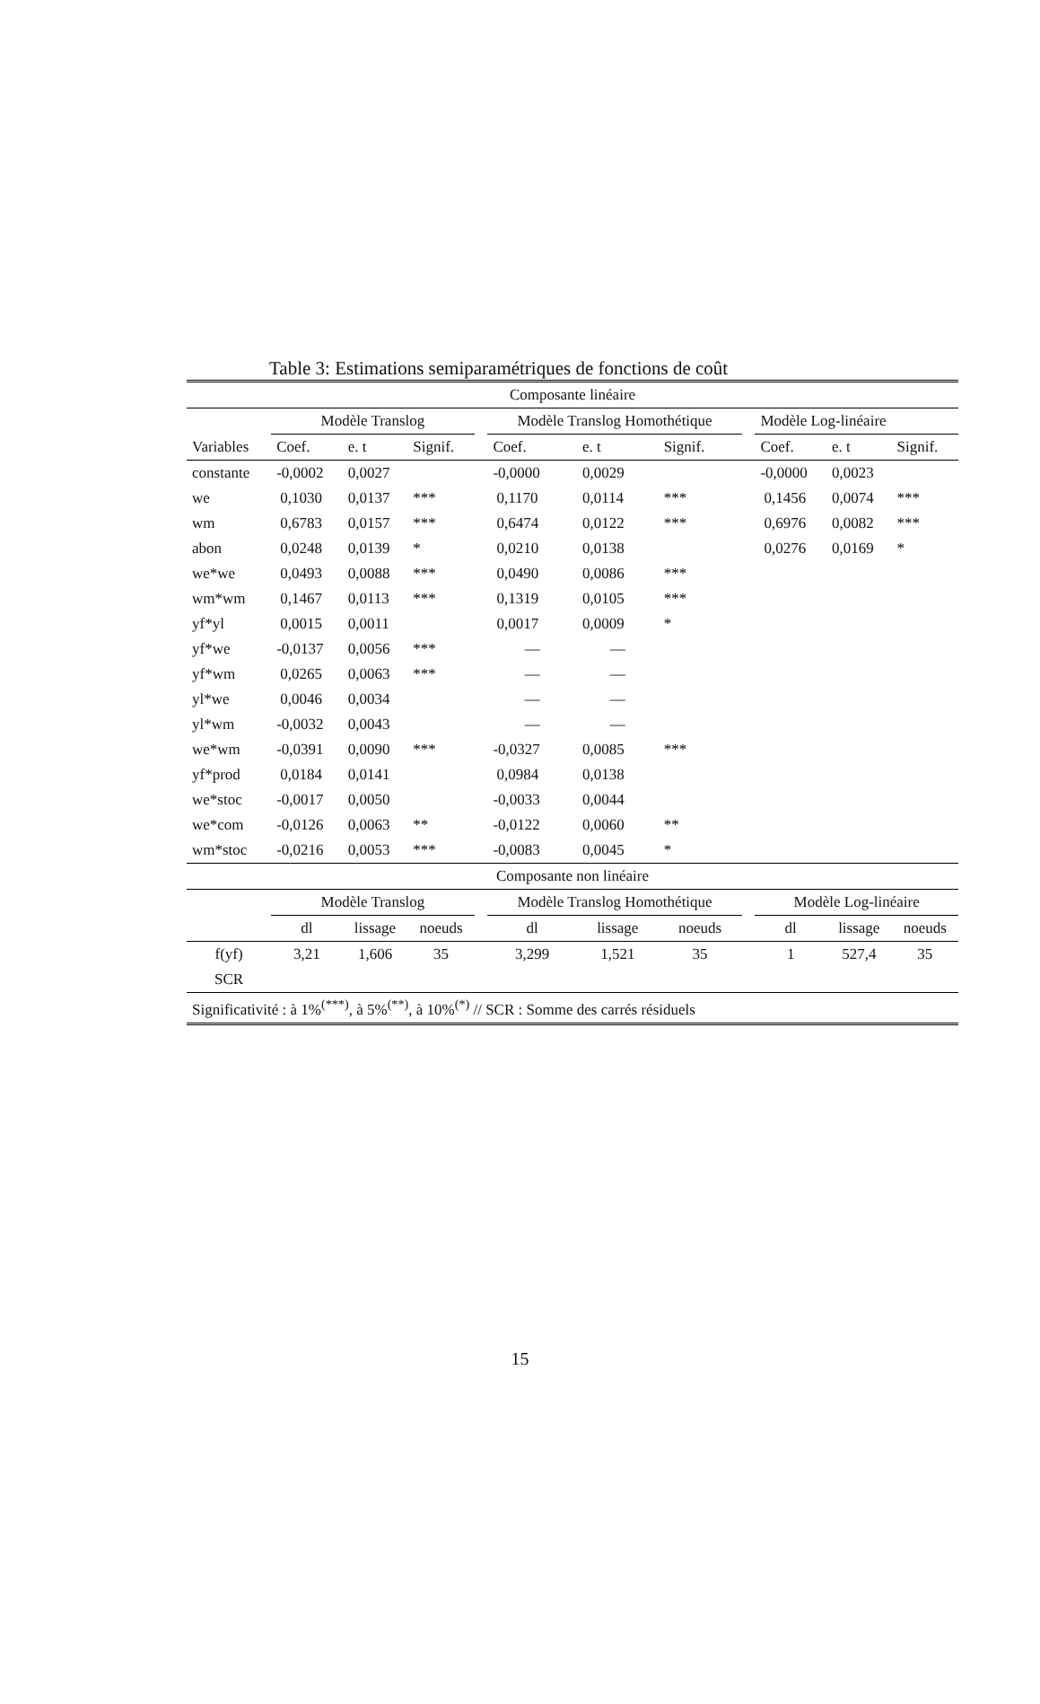Table 3: Estimations semiparamétriques de fonctions de coût
| Composante linéaire | | | | | | | | | | | |
| --- | --- | --- | --- | --- | --- | --- | --- | --- | --- | --- | --- |
| | Modèle Translog | | | | Modèle Translog Homothétique | | | | Modèle Log-linéaire | | |
| Variables | Coef. | e. t | Signif. | | Coef. | e. t | Signif. | | Coef. | e. t | Signif. |
| constante | -0,0002 | 0,0027 | | | -0,0000 | 0,0029 | | | -0,0000 | 0,0023 | |
| we | 0,1030 | 0,0137 | *** | | 0,1170 | 0,0114 | *** | | 0,1456 | 0,0074 | *** |
| wm | 0,6783 | 0,0157 | *** | | 0,6474 | 0,0122 | *** | | 0,6976 | 0,0082 | *** |
| abon | 0,0248 | 0,0139 | * | | 0,0210 | 0,0138 | | | 0,0276 | 0,0169 | * |
| we*we | 0,0493 | 0,0088 | *** | | 0,0490 | 0,0086 | *** | | | | |
| wm*wm | 0,1467 | 0,0113 | *** | | 0,1319 | 0,0105 | *** | | | | |
| yf*yl | 0,0015 | 0,0011 | | | 0,0017 | 0,0009 | * | | | | |
| yf*we | -0,0137 | 0,0056 | *** | | — | — | | | | | |
| yf*wm | 0,0265 | 0,0063 | *** | | — | — | | | | | |
| yl*we | 0,0046 | 0,0034 | | | — | — | | | | | |
| yl*wm | -0,0032 | 0,0043 | | | — | — | | | | | |
| we*wm | -0,0391 | 0,0090 | *** | | -0,0327 | 0,0085 | *** | | | | |
| yf*prod | 0,0184 | 0,0141 | | | 0,0984 | 0,0138 | | | | | |
| we*stoc | -0,0017 | 0,0050 | | | -0,0033 | 0,0044 | | | | | |
| we*com | -0,0126 | 0,0063 | ** | | -0,0122 | 0,0060 | ** | | | | |
| wm*stoc | -0,0216 | 0,0053 | *** | | -0,0083 | 0,0045 | * | | | | |
| Composante non linéaire | | | | | | | | | | | |
| | Modèle Translog | | | | Modèle Translog Homothétique | | | | Modèle Log-linéaire | | |
| | dl | lissage | noeuds | | dl | lissage | noeuds | | dl | lissage | noeuds |
| f(yf) | 3,21 | 1,606 | 35 | | 3,299 | 1,521 | 35 | | 1 | 527,4 | 35 |
| SCR | | | | | | | | | | | |
| Significativité : à 1%<sup>(***)</sup>, à 5%<sup>(**)</sup>, à 10%<sup>(*)</sup> // SCR : Somme des carrés résiduels | | | | | | | | | | | |
15